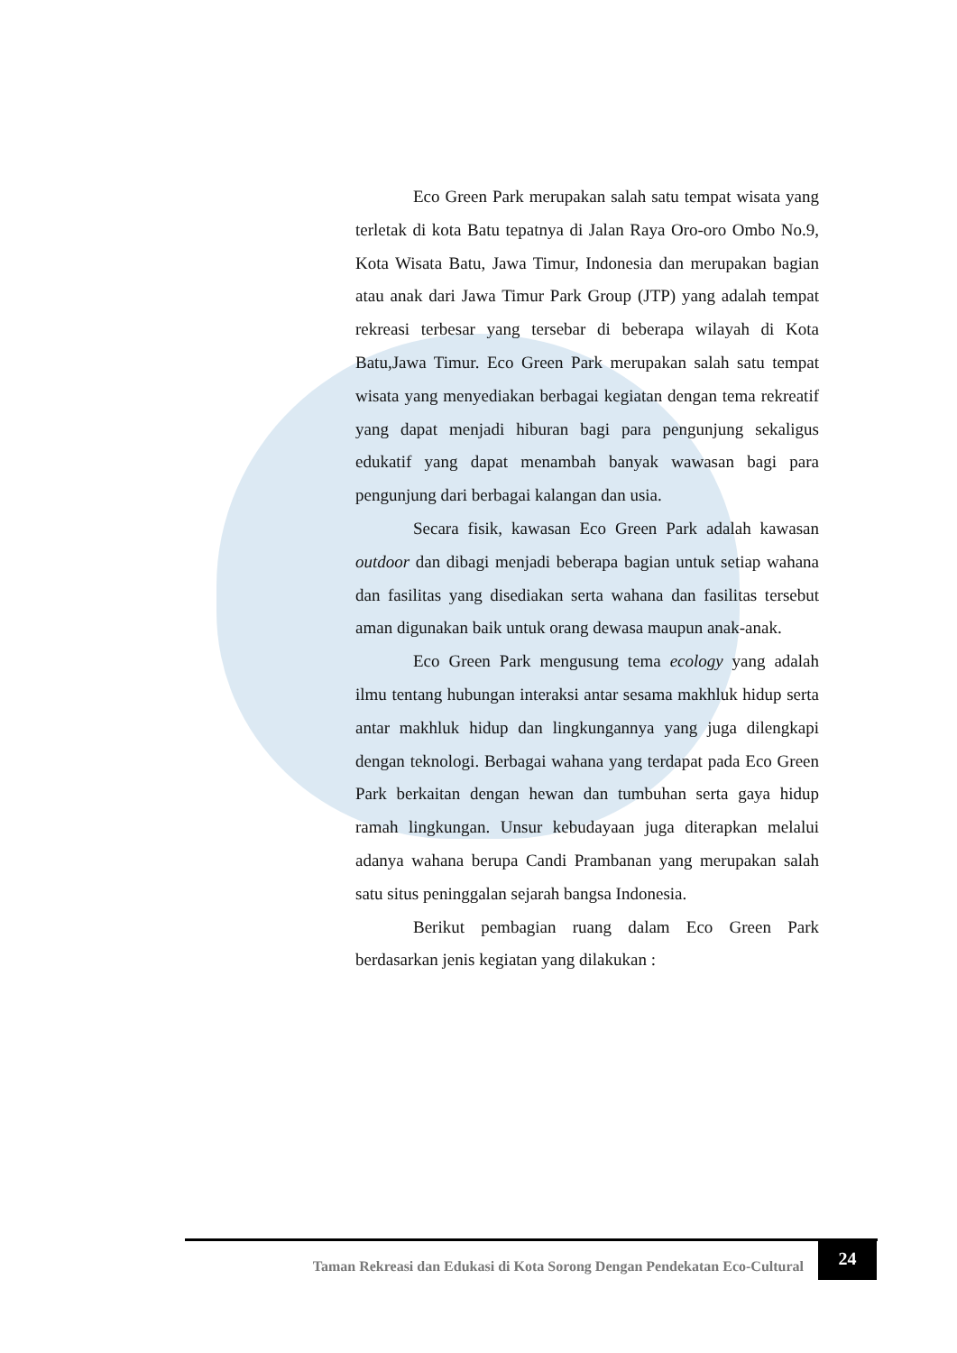Eco Green Park merupakan salah satu tempat wisata yang terletak di kota Batu tepatnya di Jalan Raya Oro-oro Ombo No.9, Kota Wisata Batu, Jawa Timur, Indonesia dan merupakan bagian atau anak dari Jawa Timur Park Group (JTP) yang adalah tempat rekreasi terbesar yang tersebar di beberapa wilayah di Kota Batu,Jawa Timur. Eco Green Park merupakan salah satu tempat wisata yang menyediakan berbagai kegiatan dengan tema rekreatif yang dapat menjadi hiburan bagi para pengunjung sekaligus edukatif yang dapat menambah banyak wawasan bagi para pengunjung dari berbagai kalangan dan usia.
Secara fisik, kawasan Eco Green Park adalah kawasan outdoor dan dibagi menjadi beberapa bagian untuk setiap wahana dan fasilitas yang disediakan serta wahana dan fasilitas tersebut aman digunakan baik untuk orang dewasa maupun anak-anak.
Eco Green Park mengusung tema ecology yang adalah ilmu tentang hubungan interaksi antar sesama makhluk hidup serta antar makhluk hidup dan lingkungannya yang juga dilengkapi dengan teknologi. Berbagai wahana yang terdapat pada Eco Green Park berkaitan dengan hewan dan tumbuhan serta gaya hidup ramah lingkungan. Unsur kebudayaan juga diterapkan melalui adanya wahana berupa Candi Prambanan yang merupakan salah satu situs peninggalan sejarah bangsa Indonesia.
Berikut pembagian ruang dalam Eco Green Park berdasarkan jenis kegiatan yang dilakukan :
Taman Rekreasi dan Edukasi di Kota Sorong Dengan Pendekatan Eco-Cultural
24